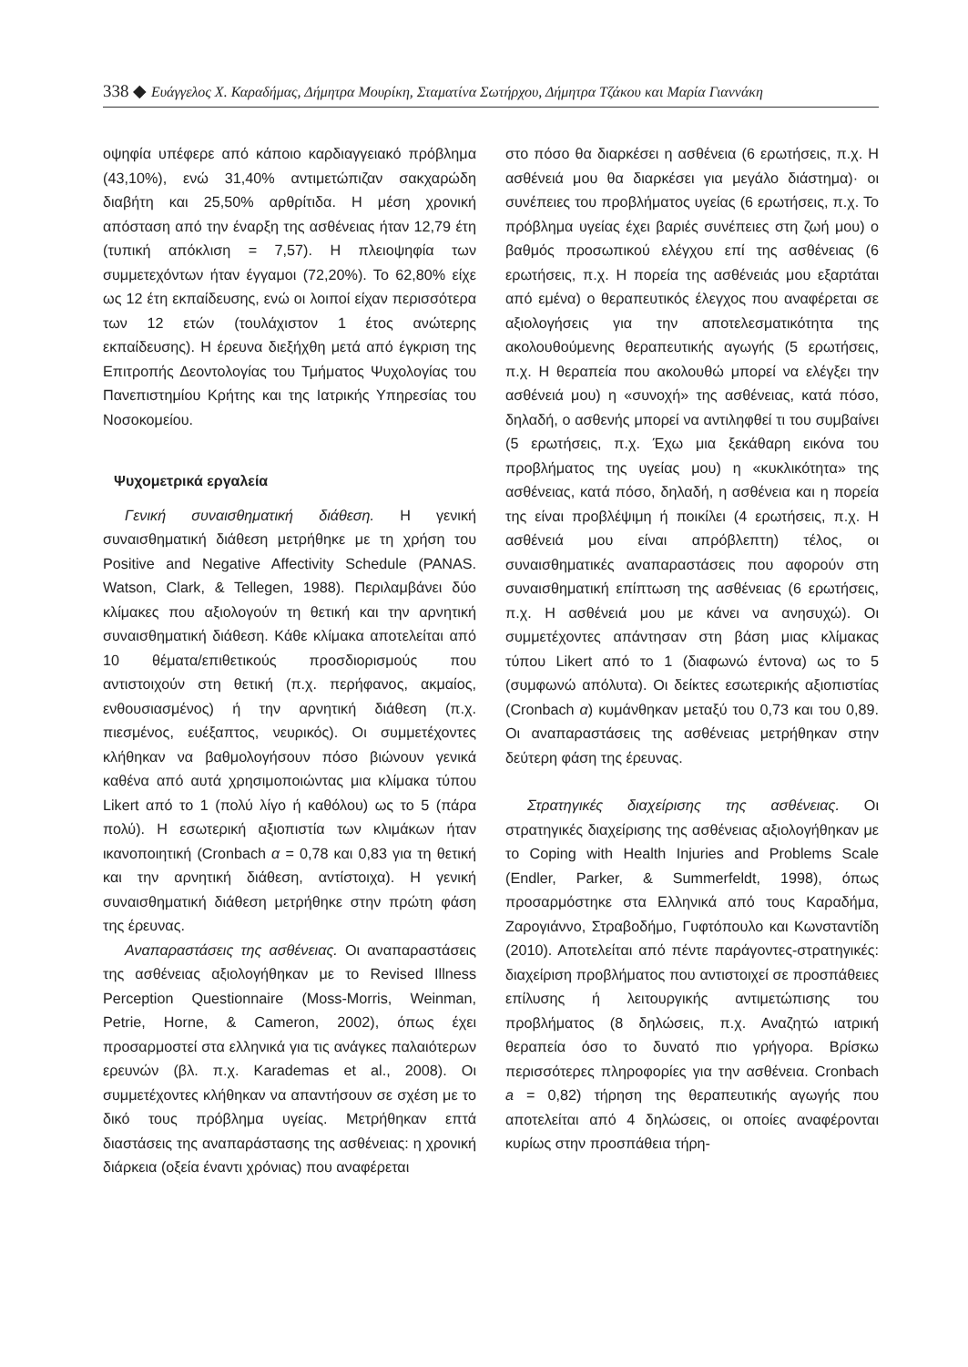338 ◆ Ευάγγελος Χ. Καραδήμας, Δήμητρα Μουρίκη, Σταματίνα Σωτήρχου, Δήμητρα Τζάκου και Μαρία Γιαννάκη
οψηφία υπέφερε από κάποιο καρδιαγγειακό πρόβλημα (43,10%), ενώ 31,40% αντιμετώπιζαν σακχαρώδη διαβήτη και 25,50% αρθρίτιδα. Η μέση χρονική απόσταση από την έναρξη της ασθένειας ήταν 12,79 έτη (τυπική απόκλιση = 7,57). Η πλειοψηφία των συμμετεχόντων ήταν έγγαμοι (72,20%). Το 62,80% είχε ως 12 έτη εκπαίδευσης, ενώ οι λοιποί είχαν περισσότερα των 12 ετών (τουλάχιστον 1 έτος ανώτερης εκπαίδευσης). Η έρευνα διεξήχθη μετά από έγκριση της Επιτροπής Δεοντολογίας του Τμήματος Ψυχολογίας του Πανεπιστημίου Κρήτης και της Ιατρικής Υπηρεσίας του Νοσοκομείου.
Ψυχομετρικά εργαλεία
Γενική συναισθηματική διάθεση. Η γενική συναισθηματική διάθεση μετρήθηκε με τη χρήση του Positive and Negative Affectivity Schedule (PANAS. Watson, Clark, & Tellegen, 1988). Περιλαμβάνει δύο κλίμακες που αξιολογούν τη θετική και την αρνητική συναισθηματική διάθεση. Κάθε κλίμακα αποτελείται από 10 θέματα/επιθετικούς προσδιορισμούς που αντιστοιχούν στη θετική (π.χ. περήφανος, ακμαίος, ενθουσιασμένος) ή την αρνητική διάθεση (π.χ. πιεσμένος, ευέξαπτος, νευρικός). Οι συμμετέχοντες κλήθηκαν να βαθμολογήσουν πόσο βιώνουν γενικά καθένα από αυτά χρησιμοποιώντας μια κλίμακα τύπου Likert από το 1 (πολύ λίγο ή καθόλου) ως το 5 (πάρα πολύ). Η εσωτερική αξιοπιστία των κλιμάκων ήταν ικανοποιητική (Cronbach α = 0,78 και 0,83 για τη θετική και την αρνητική διάθεση, αντίστοιχα). Η γενική συναισθηματική διάθεση μετρήθηκε στην πρώτη φάση της έρευνας.
Αναπαραστάσεις της ασθένειας. Οι αναπαραστάσεις της ασθένειας αξιολογήθηκαν με το Revised Illness Perception Questionnaire (Moss-Morris, Weinman, Petrie, Horne, & Cameron, 2002), όπως έχει προσαρμοστεί στα ελληνικά για τις ανάγκες παλαιότερων ερευνών (βλ. π.χ. Karademas et al., 2008). Οι συμμετέχοντες κλήθηκαν να απαντήσουν σε σχέση με το δικό τους πρόβλημα υγείας. Μετρήθηκαν επτά διαστάσεις της αναπαράστασης της ασθένειας: η χρονική διάρκεια (οξεία έναντι χρόνιας) που αναφέρεται
στο πόσο θα διαρκέσει η ασθένεια (6 ερωτήσεις, π.χ. Η ασθένειά μου θα διαρκέσει για μεγάλο διάστημα)· οι συνέπειες του προβλήματος υγείας (6 ερωτήσεις, π.χ. Το πρόβλημα υγείας έχει βαριές συνέπειες στη ζωή μου) ο βαθμός προσωπικού ελέγχου επί της ασθένειας (6 ερωτήσεις, π.χ. Η πορεία της ασθένειάς μου εξαρτάται από εμένα) ο θεραπευτικός έλεγχος που αναφέρεται σε αξιολογήσεις για την αποτελεσματικότητα της ακολουθούμενης θεραπευτικής αγωγής (5 ερωτήσεις, π.χ. Η θεραπεία που ακολουθώ μπορεί να ελέγξει την ασθένειά μου) η «συνοχή» της ασθένειας, κατά πόσο, δηλαδή, ο ασθενής μπορεί να αντιληφθεί τι του συμβαίνει (5 ερωτήσεις, π.χ. Έχω μια ξεκάθαρη εικόνα του προβλήματος της υγείας μου) η «κυκλικότητα» της ασθένειας, κατά πόσο, δηλαδή, η ασθένεια και η πορεία της είναι προβλέψιμη ή ποικίλει (4 ερωτήσεις, π.χ. Η ασθένειά μου είναι απρόβλεπτη) τέλος, οι συναισθηματικές αναπαραστάσεις που αφορούν στη συναισθηματική επίπτωση της ασθένειας (6 ερωτήσεις, π.χ. Η ασθένειά μου με κάνει να ανησυχώ). Οι συμμετέχοντες απάντησαν στη βάση μιας κλίμακας τύπου Likert από το 1 (διαφωνώ έντονα) ως το 5 (συμφωνώ απόλυτα). Οι δείκτες εσωτερικής αξιοπιστίας (Cronbach α) κυμάνθηκαν μεταξύ του 0,73 και του 0,89. Οι αναπαραστάσεις της ασθένειας μετρήθηκαν στην δεύτερη φάση της έρευνας.
Στρατηγικές διαχείρισης της ασθένειας. Οι στρατηγικές διαχείρισης της ασθένειας αξιολογήθηκαν με το Coping with Health Injuries and Problems Scale (Endler, Parker, & Summerfeldt, 1998), όπως προσαρμόστηκε στα Ελληνικά από τους Καραδήμα, Ζαρογιάννο, Στραβοδήμο, Γυφτόπουλο και Κωνσταντίδη (2010). Αποτελείται από πέντε παράγοντες-στρατηγικές: διαχείριση προβλήματος που αντιστοιχεί σε προσπάθειες επίλυσης ή λειτουργικής αντιμετώπισης του προβλήματος (8 δηλώσεις, π.χ. Αναζητώ ιατρική θεραπεία όσο το δυνατό πιο γρήγορα. Βρίσκω περισσότερες πληροφορίες για την ασθένεια. Cronbach a = 0,82) τήρηση της θεραπευτικής αγωγής που αποτελείται από 4 δηλώσεις, οι οποίες αναφέρονται κυρίως στην προσπάθεια τήρη-